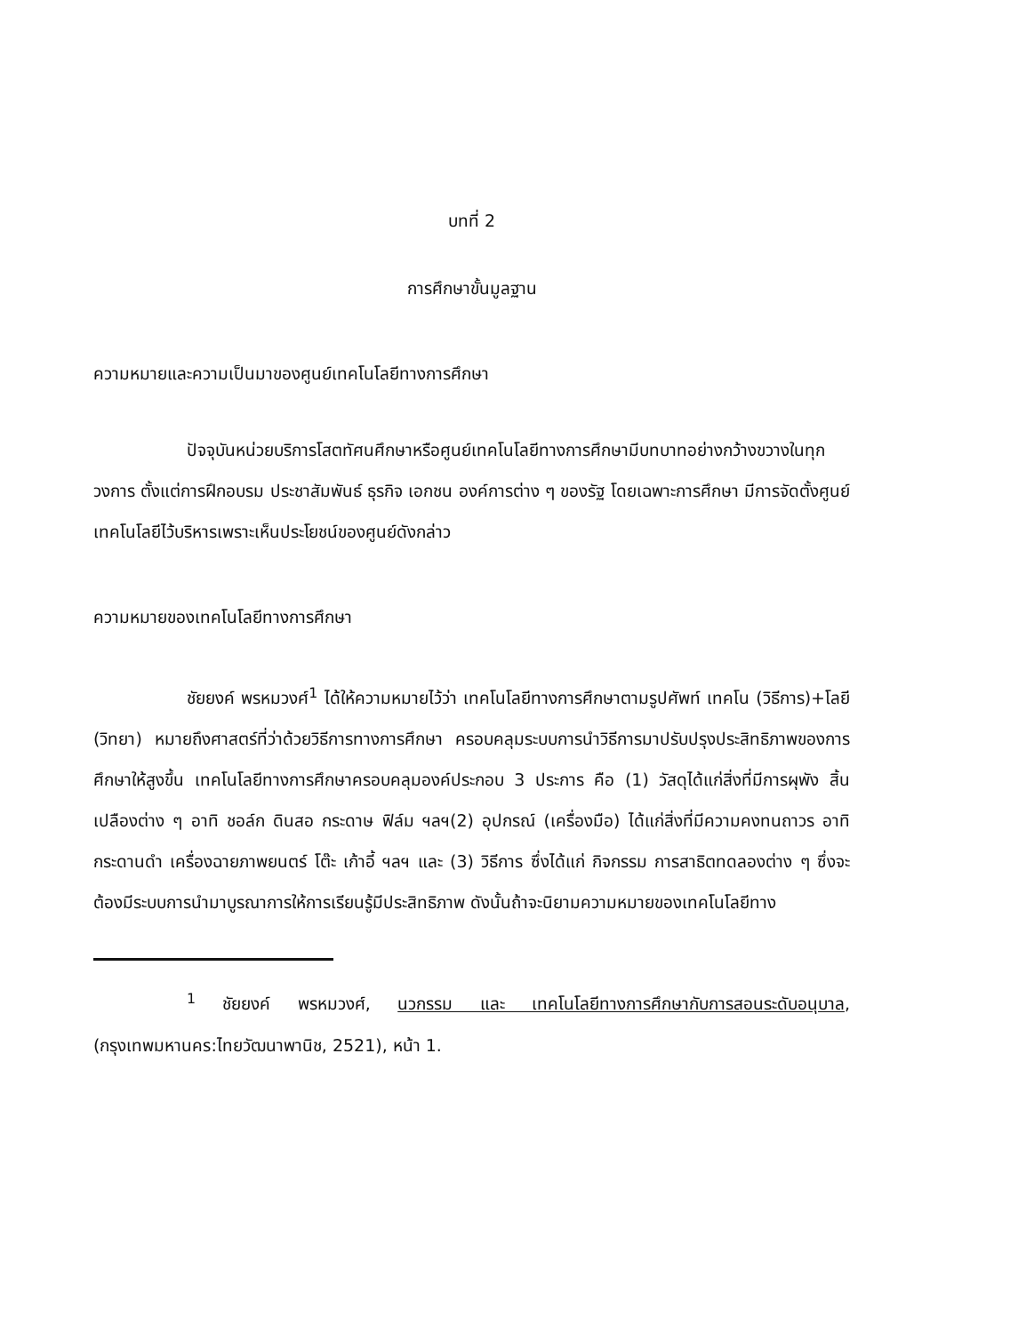บทที่ 2
การศึกษาขั้นมูลฐาน
ความหมายและความเป็นมาของศูนย์เทคโนโลยีทางการศึกษา
ปัจจุบันหน่วยบริการโสตทัศนศึกษาหรือศูนย์เทคโนโลยีทางการศึกษามีบทบาทอย่างกว้างขวางในทุกวงการ ตั้งแต่การฝึกอบรม ประชาสัมพันธ์ ธุรกิจ เอกชน องค์การต่าง ๆ ของรัฐ โดยเฉพาะการศึกษา มีการจัดตั้งศูนย์เทคโนโลยีไว้บริหารเพราะเห็นประโยชน์ของศูนย์ดังกล่าว
ความหมายของเทคโนโลยีทางการศึกษา
ชัยยงค์ พรหมวงศ์<sup>1</sup> ได้ให้ความหมายไว้ว่า เทคโนโลยีทางการศึกษาตามรูปศัพท์ เทคโน (วิธีการ)+โลยี (วิทยา) หมายถึงศาสตร์ที่ว่าด้วยวิธีการทางการศึกษา ครอบคลุมระบบการนำวิธีการมาปรับปรุงประสิทธิภาพของการศึกษาให้สูงขึ้น เทคโนโลยีทางการศึกษาครอบคลุมองค์ประกอบ 3 ประการ คือ (1) วัสดุได้แก่สิ่งที่มีการผุพัง สิ้นเปลืองต่าง ๆ อาทิ ชอล์ก ดินสอ กระดาษ ฟิล์ม ฯลฯ(2) อุปกรณ์ (เครื่องมือ) ได้แก่สิ่งที่มีความคงทนถาวร อาทิ กระดานดำ เครื่องฉายภาพยนตร์ โต๊ะ เก้าอี้ ฯลฯ และ (3) วิธีการ ซึ่งได้แก่ กิจกรรม การสาธิตทดลองต่าง ๆ ซึ่งจะต้องมีระบบการนำมาบูรณาการให้การเรียนรู้มีประสิทธิภาพ ดังนั้นถ้าจะนิยามความหมายของเทคโนโลยีทาง
<sup>1</sup> ชัยยงค์ พรหมวงศ์, นวกรรม และ เทคโนโลยีทางการศึกษากับการสอนระดับอนุบาล, (กรุงเทพมหานคร:ไทยวัฒนาพานิช, 2521), หน้า 1.